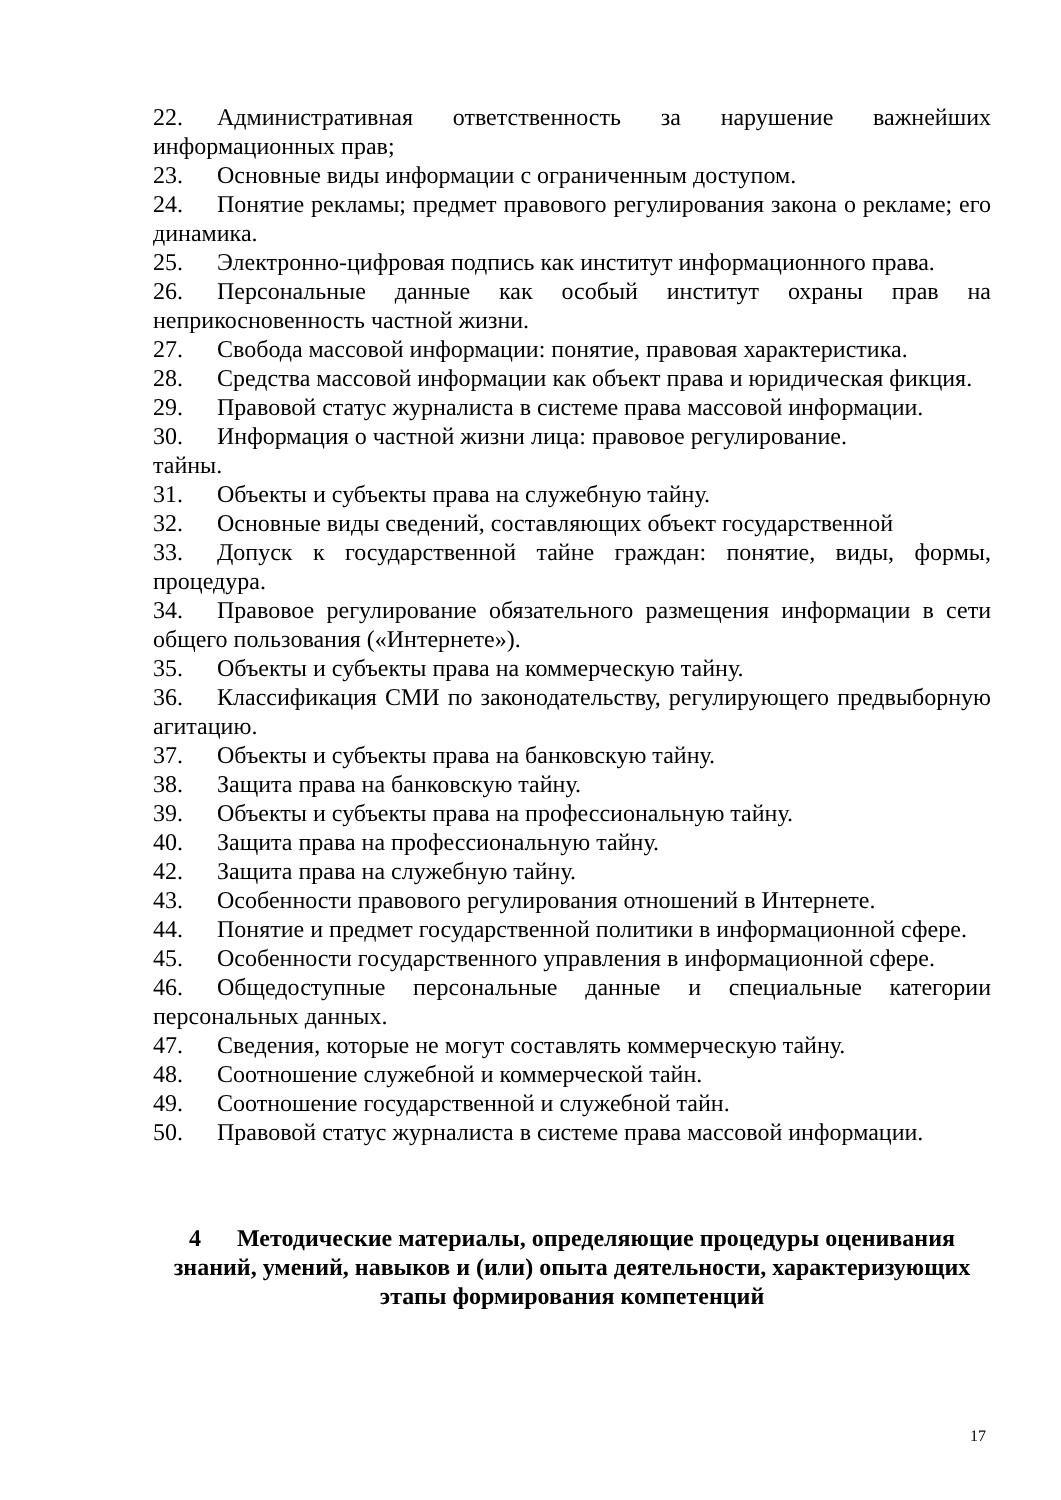22. Административная ответственность за нарушение важнейших информационных прав;
23. Основные виды информации с ограниченным доступом.
24. Понятие рекламы; предмет правового регулирования закона о рекламе; его динамика.
25. Электронно-цифровая подпись как институт информационного права.
26. Персональные данные как особый институт охраны прав на неприкосновенность частной жизни.
27. Свобода массовой информации: понятие, правовая характеристика.
28. Средства массовой информации как объект права и юридическая фикция.
29. Правовой статус журналиста в системе права массовой информации.
30. Информация о частной жизни лица: правовое регулирование.
тайны.
31. Объекты и субъекты права на служебную тайну.
32. Основные виды сведений, составляющих объект государственной
33. Допуск к государственной тайне граждан: понятие, виды, формы, процедура.
34. Правовое регулирование обязательного размещения информации в сети общего пользования («Интернете»).
35. Объекты и субъекты права на коммерческую тайну.
36. Классификация СМИ по законодательству, регулирующего предвыборную агитацию.
37. Объекты и субъекты права на банковскую тайну.
38. Защита права на банковскую тайну.
39. Объекты и субъекты права на профессиональную тайну.
40. Защита права на профессиональную тайну.
42. Защита права на служебную тайну.
43. Особенности правового регулирования отношений в Интернете.
44. Понятие и предмет государственной политики в информационной сфере.
45. Особенности государственного управления в информационной сфере.
46. Общедоступные персональные данные и специальные категории персональных данных.
47. Сведения, которые не могут составлять коммерческую тайну.
48. Соотношение служебной и коммерческой тайн.
49. Соотношение государственной и служебной тайн.
50. Правовой статус журналиста в системе права массовой информации.
4 Методические материалы, определяющие процедуры оценивания знаний, умений, навыков и (или) опыта деятельности, характеризующих этапы формирования компетенций
17